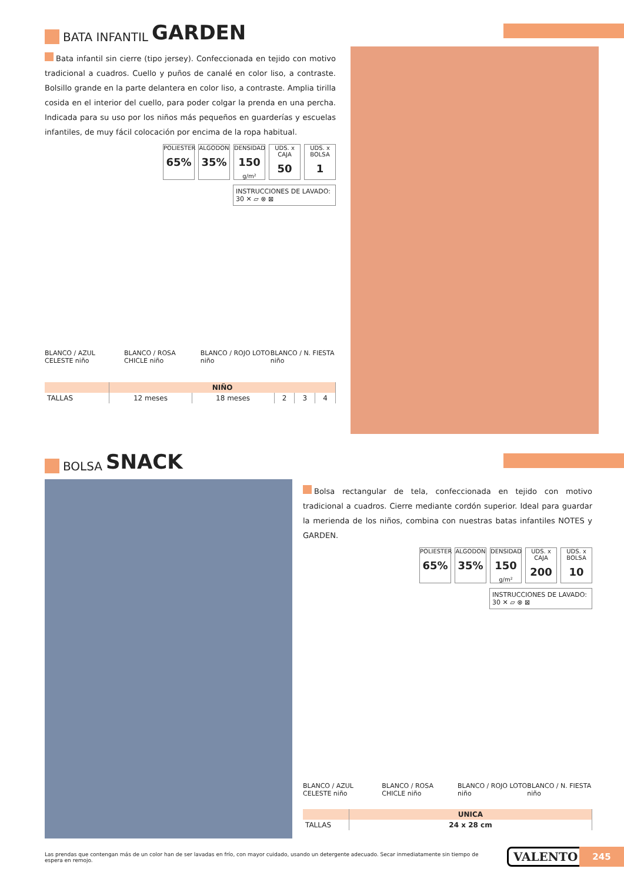BATA INFANTIL GARDEN
Bata infantil sin cierre (tipo jersey). Confeccionada en tejido con motivo tradicional a cuadros. Cuello y puños de canalé en color liso, a contraste. Bolsillo grande en la parte delantera en color liso, a contraste. Amplia tirilla cosida en el interior del cuello, para poder colgar la prenda en una percha. Indicada para su uso por los niños más pequeños en guarderías y escuelas infantiles, de muy fácil colocación por encima de la ropa habitual.
POLIESTER
65%
ALGODON
35%
DENSIDAD
150
g/m²
UDS. x CAJA
50
UDS. x BOLSA
1
INSTRUCCIONES DE LAVADO:
30 ✕ ▱ ⊗ ⊠
BLANCO / AZUL CELESTE niño BLANCO / ROSA CHICLE niño BLANCO / ROJO LOTO niño BLANCO / N. FIESTA niño
| | NIÑO | | | | |
| --- | --- | --- | --- | --- | --- |
| TALLAS | 12 meses | 18 meses | 2 | 3 | 4 |
BOLSA SNACK
Bolsa rectangular de tela, confeccionada en tejido con motivo tradicional a cuadros. Cierre mediante cordón superior. Ideal para guardar la merienda de los niños, combina con nuestras batas infantiles NOTES y GARDEN.
POLIESTER
65%
ALGODON
35%
DENSIDAD
150
g/m²
UDS. x CAJA
200
UDS. x BOLSA
10
INSTRUCCIONES DE LAVADO:
30 ✕ ▱ ⊗ ⊠
BLANCO / AZUL CELESTE niño BLANCO / ROSA CHICLE niño BLANCO / ROJO LOTO niño BLANCO / N. FIESTA niño
| | UNICA |
| --- | --- |
| TALLAS | 24 x 28 cm |
Las prendas que contengan más de un color han de ser lavadas en frío, con mayor cuidado, usando un detergente adecuado. Secar inmediatamente sin tiempo de espera en remojo.
VALENTO 245